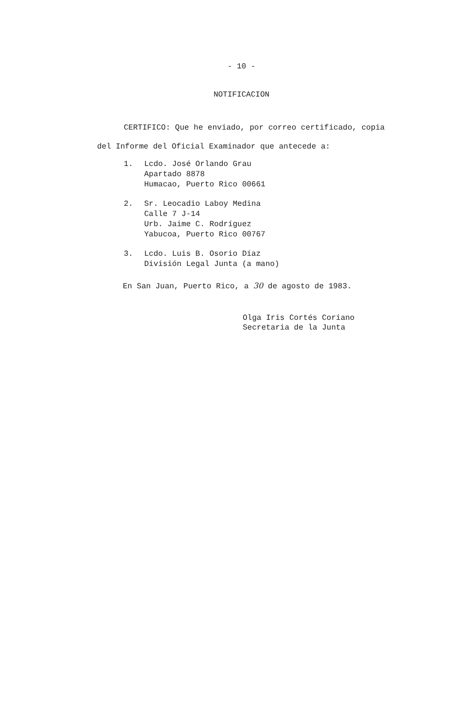- 10 -
NOTIFICACION
CERTIFICO: Que he enviado, por correo certificado, copia del Informe del Oficial Examinador que antecede a:
1. Lcdo. José Orlando Grau
Apartado 8878
Humacao, Puerto Rico 00661
2. Sr. Leocadio Laboy Medina
Calle 7 J-14
Urb. Jaime C. Rodríguez
Yabucoa, Puerto Rico 00767
3. Lcdo. Luis B. Osorio Díaz
División Legal Junta (a mano)
En San Juan, Puerto Rico, a 30 de agosto de 1983.
Olga Iris Cortés Coriano
Secretaria de la Junta